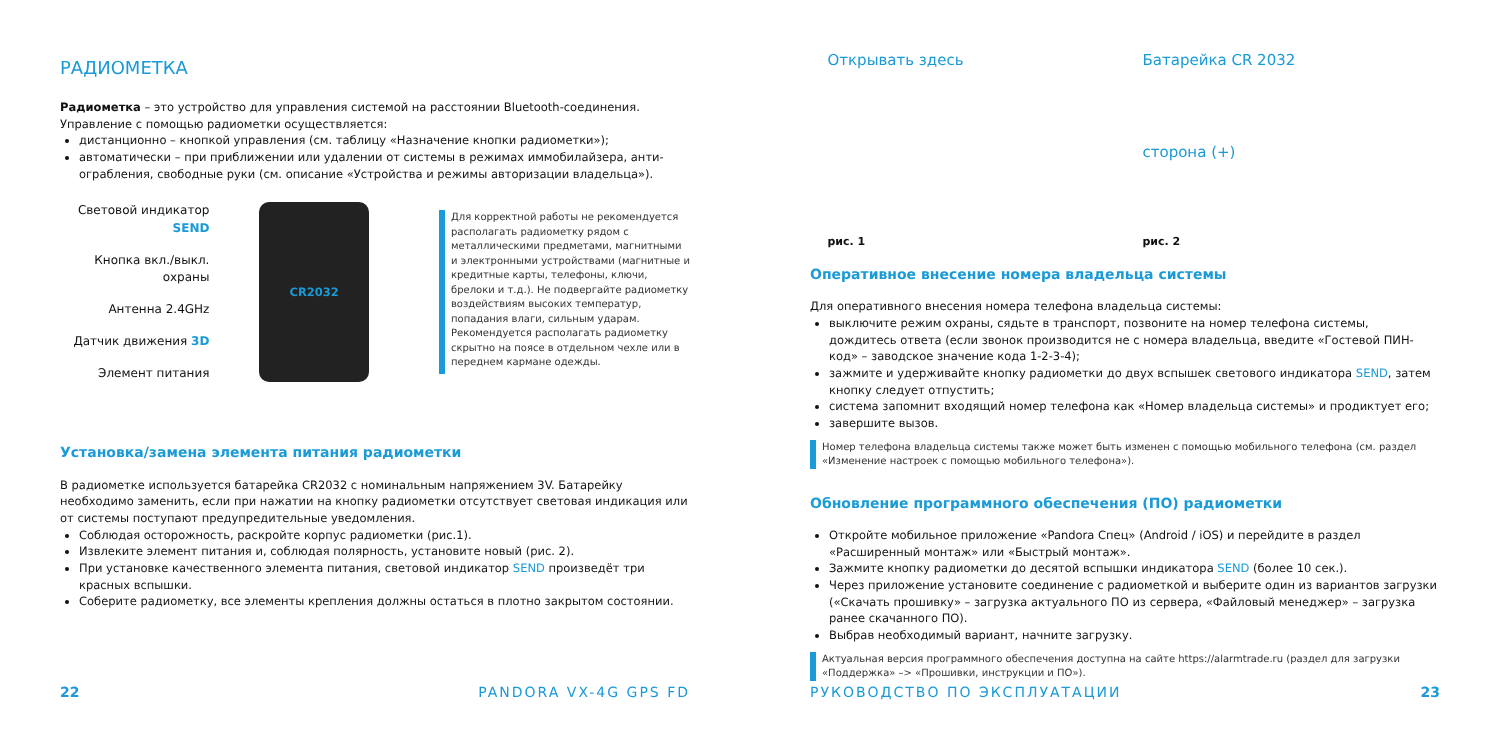РАДИОМЕТКА
Радиометка – это устройство для управления системой на расстоянии Bluetooth-соединения. Управление с помощью радиометки осуществляется:
дистанционно – кнопкой управления (см. таблицу «Назначение кнопки радиометки»);
автоматически – при приближении или удалении от системы в режимах иммобилайзера, анти-ограбления, свободные руки (см. описание «Устройства и режимы авторизации владельца»).
Световой индикатор SEND
Кнопка вкл./выкл. охраны
Антенна 2.4GHz
Датчик движения 3D
Элемент питания
CR2032
Для корректной работы не рекомендуется располагать радиометку рядом с металлическими предметами, магнитными и электронными устройствами (магнитные и кредитные карты, телефоны, ключи, брелоки и т.д.). Не подвергайте радиометку воздействиям высоких температур, попадания влаги, сильным ударам. Рекомендуется располагать радиометку скрытно на поясе в отдельном чехле или в переднем кармане одежды.
Установка/замена элемента питания радиометки
В радиометке используется батарейка CR2032 с номинальным напряжением 3V. Батарейку необходимо заменить, если при нажатии на кнопку радиометки отсутствует световая индикация или от системы поступают предупредительные уведомления.
Соблюдая осторожность, раскройте корпус радиометки (рис.1).
Извлеките элемент питания и, соблюдая полярность, установите новый (рис. 2).
При установке качественного элемента питания, световой индикатор SEND произведёт три красных вспышки.
Соберите радиометку, все элементы крепления должны остаться в плотно закрытом состоянии.
22 PANDORA VX-4G GPS FD
Открывать здесь
рис. 1
Батарейка CR 2032
сторона (+)
рис. 2
Оперативное внесение номера владельца системы
Для оперативного внесения номера телефона владельца системы:
выключите режим охраны, сядьте в транспорт, позвоните на номер телефона системы, дождитесь ответа (если звонок производится не с номера владельца, введите «Гостевой ПИН-код» – заводское значение кода 1-2-3-4);
зажмите и удерживайте кнопку радиометки до двух вспышек светового индикатора SEND, затем кнопку следует отпустить;
система запомнит входящий номер телефона как «Номер владельца системы» и продиктует его;
завершите вызов.
Номер телефона владельца системы также может быть изменен с помощью мобильного телефона (см. раздел «Изменение настроек с помощью мобильного телефона»).
Обновление программного обеспечения (ПО) радиометки
Откройте мобильное приложение «Pandora Спец» (Android / iOS) и перейдите в раздел «Расширенный монтаж» или «Быстрый монтаж».
Зажмите кнопку радиометки до десятой вспышки индикатора SEND (более 10 сек.).
Через приложение установите соединение с радиометкой и выберите один из вариантов загрузки («Скачать прошивку» – загрузка актуального ПО из сервера, «Файловый менеджер» – загрузка ранее скачанного ПО).
Выбрав необходимый вариант, начните загрузку.
Актуальная версия программного обеспечения доступна на сайте https://alarmtrade.ru (раздел для загрузки «Поддержка» –> «Прошивки, инструкции и ПО»).
РУКОВОДСТВО ПО ЭКСПЛУАТАЦИИ 23